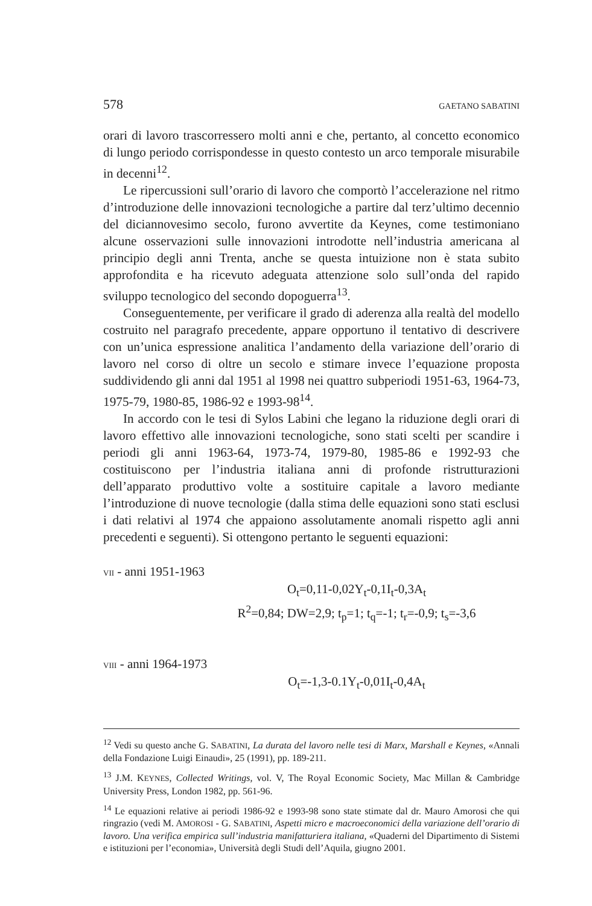578 GAETANO SABATINI
orari di lavoro trascorressero molti anni e che, pertanto, al concetto economico di lungo periodo corrispondesse in questo contesto un arco temporale misurabile in decenni<sup>12</sup>.
Le ripercussioni sull’orario di lavoro che comportò l’accelerazione nel ritmo d’introduzione delle innovazioni tecnologiche a partire dal terz’ultimo decennio del diciannovesimo secolo, furono avvertite da Keynes, come testimoniano alcune osservazioni sulle innovazioni introdotte nell’industria americana al principio degli anni Trenta, anche se questa intuizione non è stata subito approfondita e ha ricevuto adeguata attenzione solo sull’onda del rapido sviluppo tecnologico del secondo dopoguerra<sup>13</sup>.
Conseguentemente, per verificare il grado di aderenza alla realtà del modello costruito nel paragrafo precedente, appare opportuno il tentativo di descrivere con un’unica espressione analitica l’andamento della variazione dell’orario di lavoro nel corso di oltre un secolo e stimare invece l’equazione proposta suddividendo gli anni dal 1951 al 1998 nei quattro subperiodi 1951-63, 1964-73, 1975-79, 1980-85, 1986-92 e 1993-98<sup>14</sup>.
In accordo con le tesi di Sylos Labini che legano la riduzione degli orari di lavoro effettivo alle innovazioni tecnologiche, sono stati scelti per scandire i periodi gli anni 1963-64, 1973-74, 1979-80, 1985-86 e 1992-93 che costituiscono per l’industria italiana anni di profonde ristrutturazioni dell’apparato produttivo volte a sostituire capitale a lavoro mediante l’introduzione di nuove tecnologie (dalla stima delle equazioni sono stati esclusi i dati relativi al 1974 che appaiono assolutamente anomali rispetto agli anni precedenti e seguenti). Si ottengono pertanto le seguenti equazioni:
VII - anni 1951-1963
O<sub>t</sub>=0,11-0,02Y<sub>t</sub>-0,1I<sub>t</sub>-0,3A<sub>t</sub>
R<sup>2</sup>=0,84; DW=2,9; t<sub>p</sub>=1; t<sub>q</sub>=-1; t<sub>r</sub>=-0,9; t<sub>s</sub>=-3,6
VIII - anni 1964-1973
O<sub>t</sub>=-1,3-0.1Y<sub>t</sub>-0,01I<sub>t</sub>-0,4A<sub>t</sub>
<sup>12</sup> Vedi su questo anche G. SABATINI, La durata del lavoro nelle tesi di Marx, Marshall e Keynes, «Annali della Fondazione Luigi Einaudi», 25 (1991), pp. 189-211.
<sup>13</sup> J.M. KEYNES, Collected Writings, vol. V, The Royal Economic Society, Mac Millan & Cambridge University Press, London 1982, pp. 561-96.
<sup>14</sup> Le equazioni relative ai periodi 1986-92 e 1993-98 sono state stimate dal dr. Mauro Amorosi che qui ringrazio (vedi M. AMOROSI - G. SABATINI, Aspetti micro e macroeconomici della variazione dell’orario di lavoro. Una verifica empirica sull’industria manifatturiera italiana, «Quaderni del Dipartimento di Sistemi e istituzioni per l’economia», Università degli Studi dell’Aquila, giugno 2001.